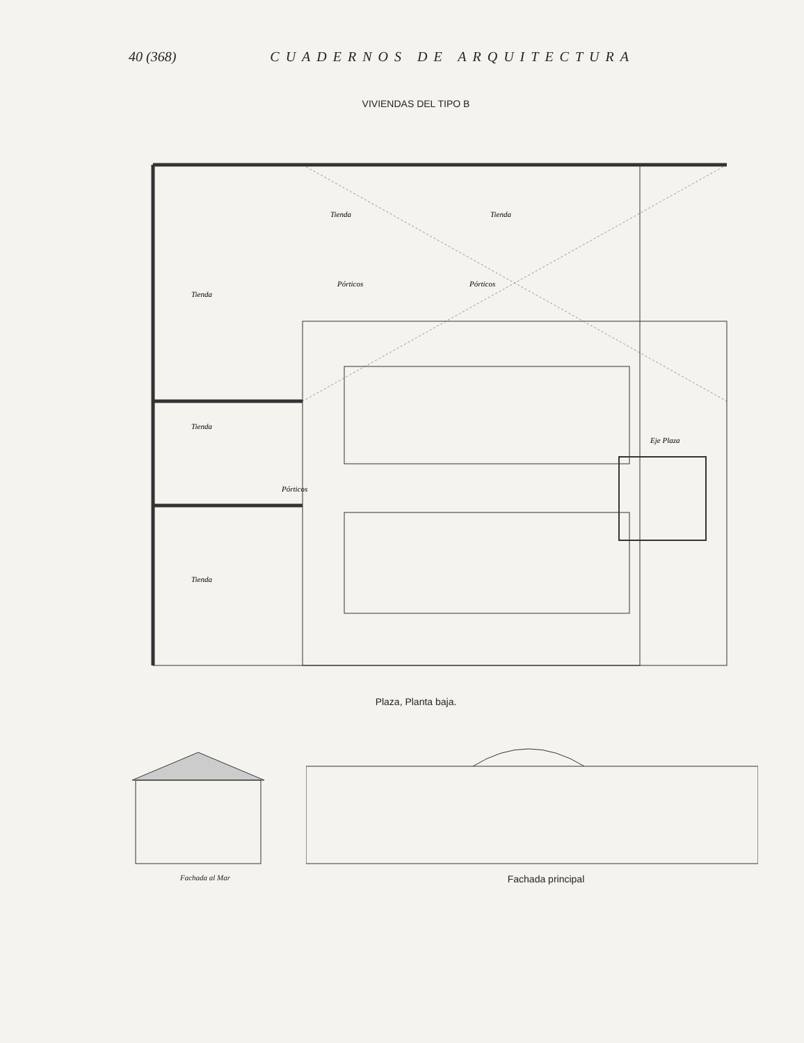40 (368) CUADERNOS DE ARQUITECTURA
VIVIENDAS DEL TIPO B
Tienda
Tienda
Tienda
Pórticos
Pórticos
Tienda
Tienda
Pórticos
Eje Plaza
Plaza, Planta baja.
Fachada al Mar
Fachada principal